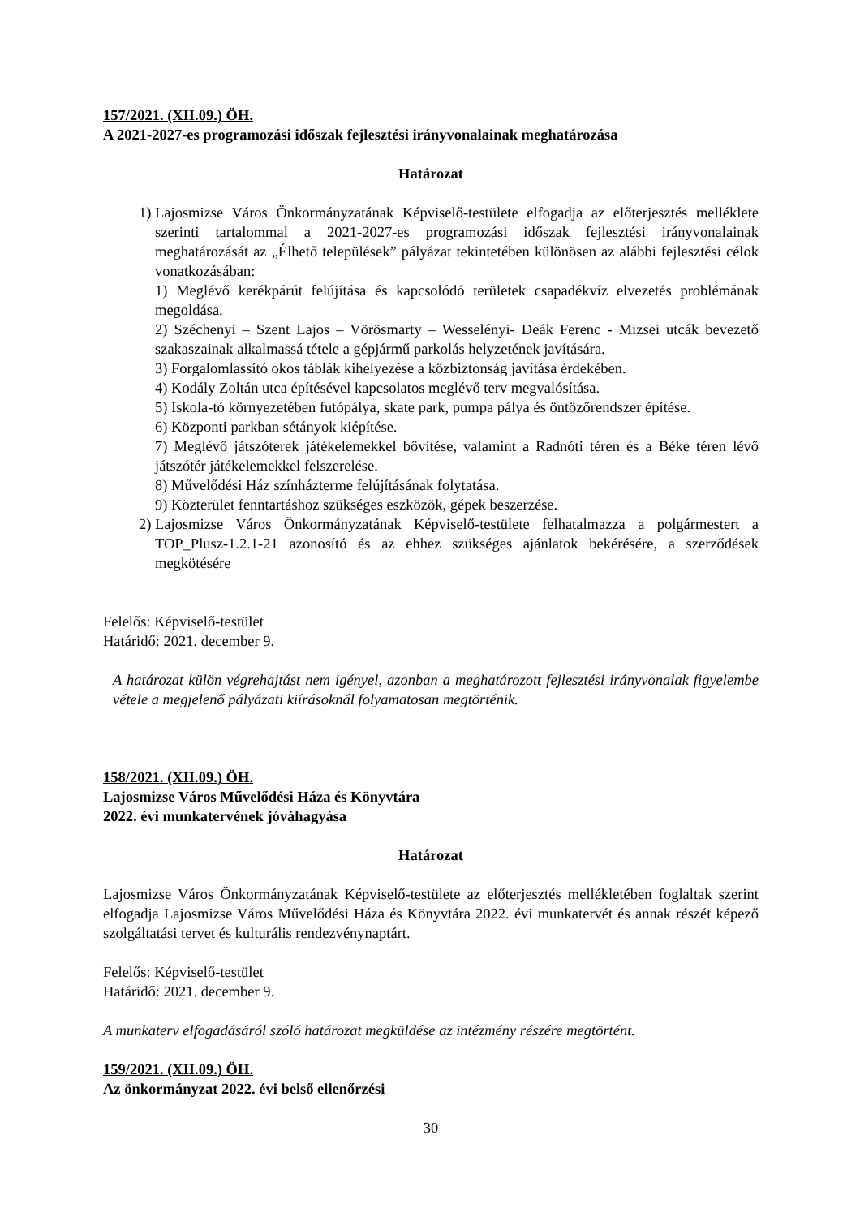157/2021. (XII.09.) ÖH.
A 2021-2027-es programozási időszak fejlesztési irányvonalainak meghatározása
Határozat
1)
Lajosmizse Város Önkormányzatának Képviselő-testülete elfogadja az előterjesztés melléklete szerinti tartalommal a 2021-2027-es programozási időszak fejlesztési irányvonalainak meghatározását az „Élhető települések” pályázat tekintetében különösen az alábbi fejlesztési célok vonatkozásában:
1) Meglévő kerékpárút felújítása és kapcsolódó területek csapadékvíz elvezetés problémának megoldása.
2) Széchenyi – Szent Lajos – Vörösmarty – Wesselényi- Deák Ferenc - Mizsei utcák bevezető szakaszainak alkalmassá tétele a gépjármű parkolás helyzetének javítására.
3) Forgalomlassító okos táblák kihelyezése a közbiztonság javítása érdekében.
4) Kodály Zoltán utca építésével kapcsolatos meglévő terv megvalósítása.
5) Iskola-tó környezetében futópálya, skate park, pumpa pálya és öntözőrendszer építése.
6) Központi parkban sétányok kiépítése.
7) Meglévő játszóterek játékelemekkel bővítése, valamint a Radnóti téren és a Béke téren lévő játszótér játékelemekkel felszerelése.
8) Művelődési Ház színházterme felújításának folytatása.
9) Közterület fenntartáshoz szükséges eszközök, gépek beszerzése.
2)
Lajosmizse Város Önkormányzatának Képviselő-testülete felhatalmazza a polgármestert a TOP_Plusz-1.2.1-21 azonosító és az ehhez szükséges ajánlatok bekérésére, a szerződések megkötésére
Felelős: Képviselő-testület
Határidő: 2021. december 9.
A határozat külön végrehajtást nem igényel, azonban a meghatározott fejlesztési irányvonalak figyelembe vétele a megjelenő pályázati kiírásoknál folyamatosan megtörténik.
158/2021. (XII.09.) ÖH.
Lajosmizse Város Művelődési Háza és Könyvtára
2022. évi munkatervének jóváhagyása
Határozat
Lajosmizse Város Önkormányzatának Képviselő-testülete az előterjesztés mellékletében foglaltak szerint elfogadja Lajosmizse Város Művelődési Háza és Könyvtára 2022. évi munkatervét és annak részét képező szolgáltatási tervet és kulturális rendezvénynaptárt.
Felelős: Képviselő-testület
Határidő: 2021. december 9.
A munkaterv elfogadásáról szóló határozat megküldése az intézmény részére megtörtént.
159/2021. (XII.09.) ÖH.
Az önkormányzat 2022. évi belső ellenőrzési
30